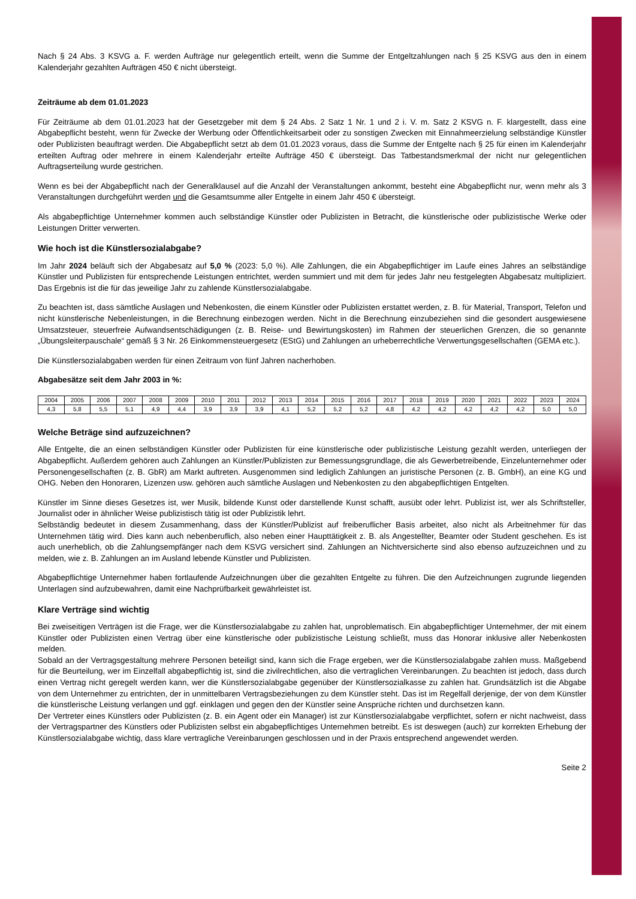Nach § 24 Abs. 3 KSVG a. F. werden Aufträge nur gelegentlich erteilt, wenn die Summe der Entgeltzahlungen nach § 25 KSVG aus den in einem Kalenderjahr gezahlten Aufträgen 450 € nicht übersteigt.
Zeiträume ab dem 01.01.2023
Für Zeiträume ab dem 01.01.2023 hat der Gesetzgeber mit dem § 24 Abs. 2 Satz 1 Nr. 1 und 2 i. V. m. Satz 2 KSVG n. F. klargestellt, dass eine Abgabepflicht besteht, wenn für Zwecke der Werbung oder Öffentlichkeitsarbeit oder zu sonstigen Zwecken mit Einnahmeerzielung selbständige Künstler oder Publizisten beauftragt werden. Die Abgabepflicht setzt ab dem 01.01.2023 voraus, dass die Summe der Entgelte nach § 25 für einen im Kalenderjahr erteilten Auftrag oder mehrere in einem Kalenderjahr erteilte Aufträge 450 € übersteigt. Das Tatbestandsmerkmal der nicht nur gelegentlichen Auftragserteilung wurde gestrichen.
Wenn es bei der Abgabepflicht nach der Generalklausel auf die Anzahl der Veranstaltungen ankommt, besteht eine Abgabepflicht nur, wenn mehr als 3 Veranstaltungen durchgeführt werden und die Gesamtsumme aller Entgelte in einem Jahr 450 € übersteigt.
Als abgabepflichtige Unternehmer kommen auch selbständige Künstler oder Publizisten in Betracht, die künstlerische oder publizistische Werke oder Leistungen Dritter verwerten.
Wie hoch ist die Künstlersozialabgabe?
Im Jahr 2024 beläuft sich der Abgabesatz auf 5,0 % (2023: 5,0 %). Alle Zahlungen, die ein Abgabepflichtiger im Laufe eines Jahres an selbständige Künstler und Publizisten für entsprechende Leistungen entrichtet, werden summiert und mit dem für jedes Jahr neu festgelegten Abgabesatz multipliziert. Das Ergebnis ist die für das jeweilige Jahr zu zahlende Künstlersozialabgabe.
Zu beachten ist, dass sämtliche Auslagen und Nebenkosten, die einem Künstler oder Publizisten erstattet werden, z. B. für Material, Transport, Telefon und nicht künstlerische Nebenleistungen, in die Berechnung einbezogen werden. Nicht in die Berechnung einzubeziehen sind die gesondert ausgewiesene Umsatzsteuer, steuerfreie Aufwandsentschädigungen (z. B. Reise- und Bewirtungskosten) im Rahmen der steuerlichen Grenzen, die so genannte „Übungsleiterpauschale“ gemäß § 3 Nr. 26 Einkommensteuergesetz (EStG) und Zahlungen an urheberrechtliche Verwertungsgesellschaften (GEMA etc.).
Die Künstlersozialabgaben werden für einen Zeitraum von fünf Jahren nacherhoben.
Abgabesätze seit dem Jahr 2003 in %:
| 2004 | 2005 | 2006 | 2007 | 2008 | 2009 | 2010 | 2011 | 2012 | 2013 | 2014 | 2015 | 2016 | 2017 | 2018 | 2019 | 2020 | 2021 | 2022 | 2023 | 2024 |
| 4,3 | 5,8 | 5,5 | 5,1 | 4,9 | 4,4 | 3,9 | 3,9 | 3,9 | 4,1 | 5,2 | 5,2 | 5,2 | 4,8 | 4,2 | 4,2 | 4,2 | 4,2 | 4,2 | 5,0 | 5,0 |
Welche Beträge sind aufzuzeichnen?
Alle Entgelte, die an einen selbständigen Künstler oder Publizisten für eine künstlerische oder publizistische Leistung gezahlt werden, unterliegen der Abgabepflicht. Außerdem gehören auch Zahlungen an Künstler/Publizisten zur Bemessungsgrundlage, die als Gewerbetreibende, Einzelunternehmer oder Personengesellschaften (z. B. GbR) am Markt auftreten. Ausgenommen sind lediglich Zahlungen an juristische Personen (z. B. GmbH), an eine KG und OHG. Neben den Honoraren, Lizenzen usw. gehören auch sämtliche Auslagen und Nebenkosten zu den abgabepflichtigen Entgelten.
Künstler im Sinne dieses Gesetzes ist, wer Musik, bildende Kunst oder darstellende Kunst schafft, ausübt oder lehrt. Publizist ist, wer als Schriftsteller, Journalist oder in ähnlicher Weise publizistisch tätig ist oder Publizistik lehrt.
Selbständig bedeutet in diesem Zusammenhang, dass der Künstler/Publizist auf freiberuflicher Basis arbeitet, also nicht als Arbeitnehmer für das Unternehmen tätig wird. Dies kann auch nebenberuflich, also neben einer Haupttätigkeit z. B. als Angestellter, Beamter oder Student geschehen. Es ist auch unerheblich, ob die Zahlungsempfänger nach dem KSVG versichert sind. Zahlungen an Nichtversicherte sind also ebenso aufzuzeichnen und zu melden, wie z. B. Zahlungen an im Ausland lebende Künstler und Publizisten.
Abgabepflichtige Unternehmer haben fortlaufende Aufzeichnungen über die gezahlten Entgelte zu führen. Die den Aufzeichnungen zugrunde liegenden Unterlagen sind aufzubewahren, damit eine Nachprüfbarkeit gewährleistet ist.
Klare Verträge sind wichtig
Bei zweiseitigen Verträgen ist die Frage, wer die Künstlersozialabgabe zu zahlen hat, unproblematisch. Ein abgabepflichtiger Unternehmer, der mit einem Künstler oder Publizisten einen Vertrag über eine künstlerische oder publizistische Leistung schließt, muss das Honorar inklusive aller Nebenkosten melden.
Sobald an der Vertragsgestaltung mehrere Personen beteiligt sind, kann sich die Frage ergeben, wer die Künstlersozialabgabe zahlen muss. Maßgebend für die Beurteilung, wer im Einzelfall abgabepflichtig ist, sind die zivilrechtlichen, also die vertraglichen Vereinbarungen. Zu beachten ist jedoch, dass durch einen Vertrag nicht geregelt werden kann, wer die Künstlersozialabgabe gegenüber der Künstlersozialkasse zu zahlen hat. Grundsätzlich ist die Abgabe von dem Unternehmer zu entrichten, der in unmittelbaren Vertragsbeziehungen zu dem Künstler steht. Das ist im Regelfall derjenige, der von dem Künstler die künstlerische Leistung verlangen und ggf. einklagen und gegen den der Künstler seine Ansprüche richten und durchsetzen kann.
Der Vertreter eines Künstlers oder Publizisten (z. B. ein Agent oder ein Manager) ist zur Künstlersozialabgabe verpflichtet, sofern er nicht nachweist, dass der Vertragspartner des Künstlers oder Publizisten selbst ein abgabepflichtiges Unternehmen betreibt. Es ist deswegen (auch) zur korrekten Erhebung der Künstlersozialabgabe wichtig, dass klare vertragliche Vereinbarungen geschlossen und in der Praxis entsprechend angewendet werden.
Seite 2